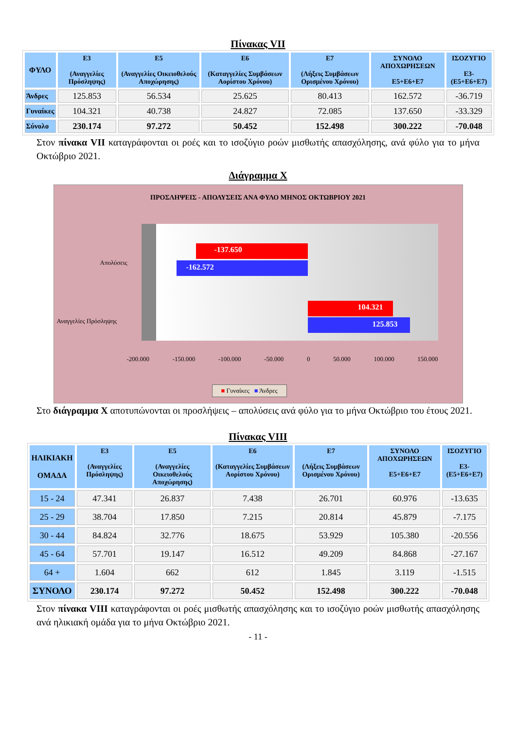Πίνακας VII
| ΦΥΛΟ | Ε3 (Αναγγελίες Πρόσληψης) | Ε5 (Αναγγελίες Οικειοθελούς Αποχώρησης) | Ε6 (Καταγγελίες Συμβάσεων Αορίστου Χρόνου) | Ε7 (Λήξεις Συμβάσεων Ορισμένου Χρόνου) | ΣΥΝΟΛΟ ΑΠΟΧΩΡΗΣΕΩΝ Ε5+Ε6+Ε7 | ΙΣΟΖΥΓΙΟ Ε3-(Ε5+Ε6+Ε7) |
| --- | --- | --- | --- | --- | --- | --- |
| Άνδρες | 125.853 | 56.534 | 25.625 | 80.413 | 162.572 | -36.719 |
| Γυναίκες | 104.321 | 40.738 | 24.827 | 72.085 | 137.650 | -33.329 |
| Σύνολο | 230.174 | 97.272 | 50.452 | 152.498 | 300.222 | -70.048 |
Στον πίνακα VII καταγράφονται οι ροές και το ισοζύγιο ροών μισθωτής απασχόλησης, ανά φύλο για το μήνα Οκτώβριο 2021.
Διάγραμμα Χ
ΠΡΟΣΛΗΨΕΙΣ - ΑΠΟΛΥΣΕΙΣ ΑΝΑ ΦΥΛΟ ΜΗΝΟΣ ΟΚΤΩΒΡΙΟΥ 2021
-137.650
-162.572
104.321
125.853
Απολύσεις
Αναγγελίες Πρόσληψης
-200.000 -150.000 -100.000 -50.000 0 50.000 100.000 150.000
■ Γυναίκες ■ Άνδρες
Στο διάγραμμα Χ αποτυπώνονται οι προσλήψεις – απολύσεις ανά φύλο για το μήνα Οκτώβριο του έτους 2021.
Πίνακας VIII
| ΗΛΙΚΙΑΚΗ ΟΜΑΔΑ | Ε3 (Αναγγελίες Πρόσληψης) | Ε5 (Αναγγελίες Οικειοθελούς Αποχώρησης) | Ε6 (Καταγγελίες Συμβάσεων Αορίστου Χρόνου) | Ε7 (Λήξεις Συμβάσεων Ορισμένου Χρόνου) | ΣΥΝΟΛΟ ΑΠΟΧΩΡΗΣΕΩΝ Ε5+Ε6+Ε7 | ΙΣΟΖΥΓΙΟ Ε3-(Ε5+Ε6+Ε7) |
| --- | --- | --- | --- | --- | --- | --- |
| 15 - 24 | 47.341 | 26.837 | 7.438 | 26.701 | 60.976 | -13.635 |
| 25 - 29 | 38.704 | 17.850 | 7.215 | 20.814 | 45.879 | -7.175 |
| 30 - 44 | 84.824 | 32.776 | 18.675 | 53.929 | 105.380 | -20.556 |
| 45 - 64 | 57.701 | 19.147 | 16.512 | 49.209 | 84.868 | -27.167 |
| 64 + | 1.604 | 662 | 612 | 1.845 | 3.119 | -1.515 |
| ΣΥΝΟΛΟ | 230.174 | 97.272 | 50.452 | 152.498 | 300.222 | -70.048 |
Στον πίνακα VIII καταγράφονται οι ροές μισθωτής απασχόλησης και το ισοζύγιο ροών μισθωτής απασχόλησης ανά ηλικιακή ομάδα για το μήνα Οκτώβριο 2021.
- 11 -